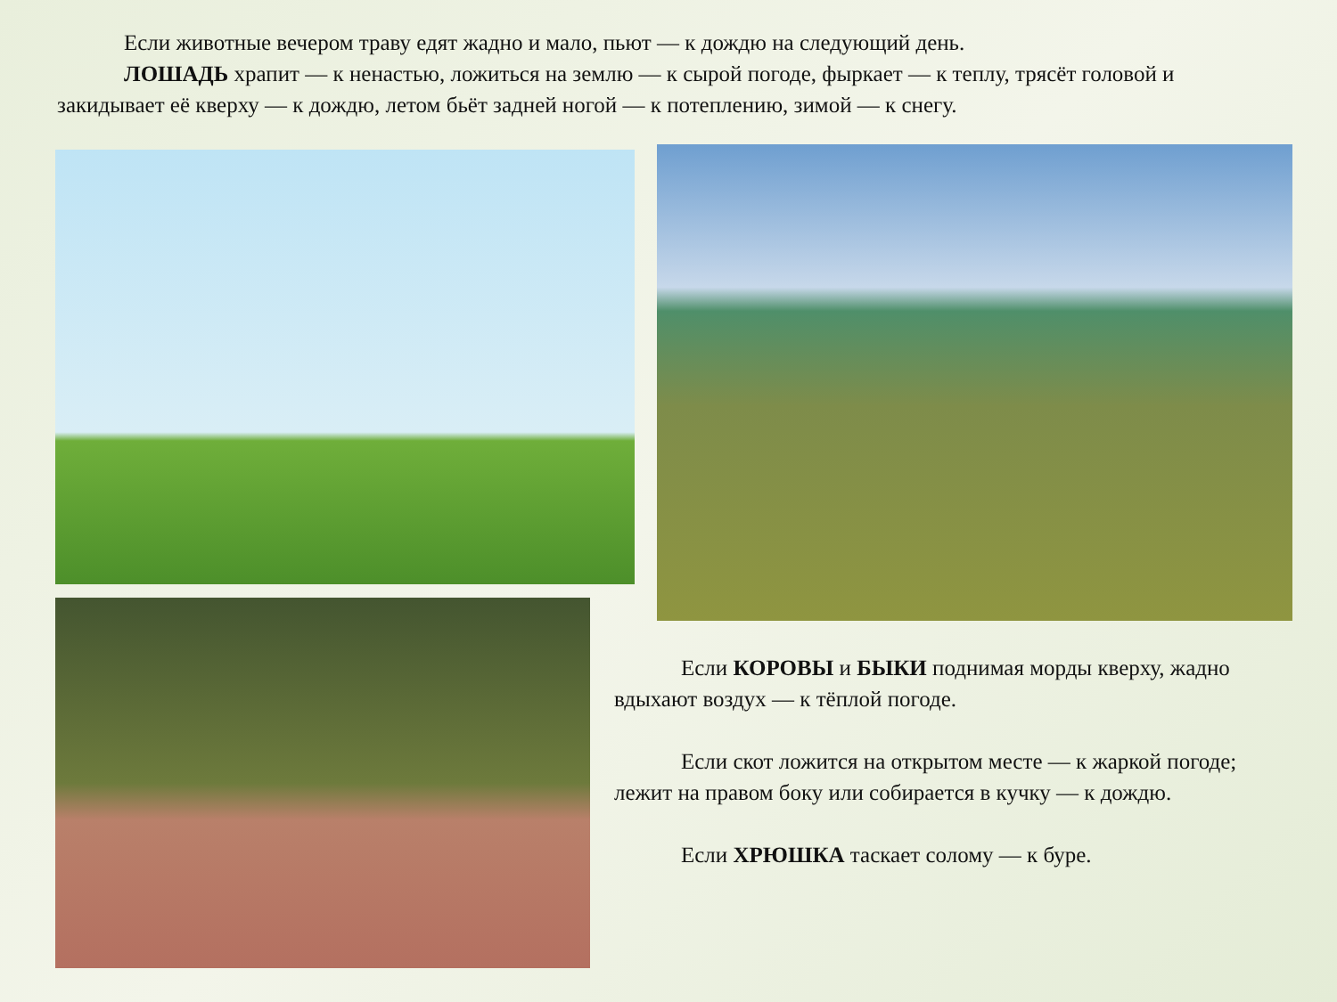Если животные вечером траву едят жадно и мало, пьют — к дождю на следующий день.
ЛОШАДЬ храпит — к ненастью, ложиться на землю — к сырой погоде, фыркает — к теплу, трясёт головой и закидывает её кверху — к дождю, летом бьёт задней ногой — к потеплению, зимой — к снегу.
Если КОРОВЫ и БЫКИ поднимая морды кверху, жадно вдыхают воздух — к тёплой погоде.
Если скот ложится на открытом месте — к жаркой погоде; лежит на правом боку или собирается в кучку — к дождю.
Если ХРЮШКА таскает солому — к буре.